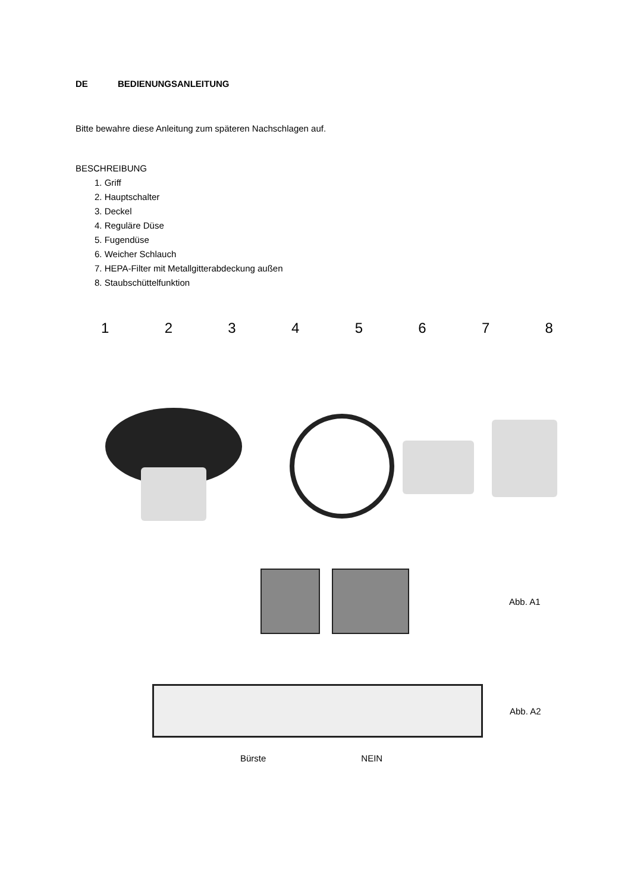DE BEDIENUNGSANLEITUNG
Bitte bewahre diese Anleitung zum späteren Nachschlagen auf.
BESCHREIBUNG
1. Griff
2. Hauptschalter
3. Deckel
4. Reguläre Düse
5. Fugendüse
6. Weicher Schlauch
7. HEPA-Filter mit Metallgitterabdeckung außen
8. Staubschüttelfunktion
12345678
Abb. A1
Abb. A2
Bürste NEIN